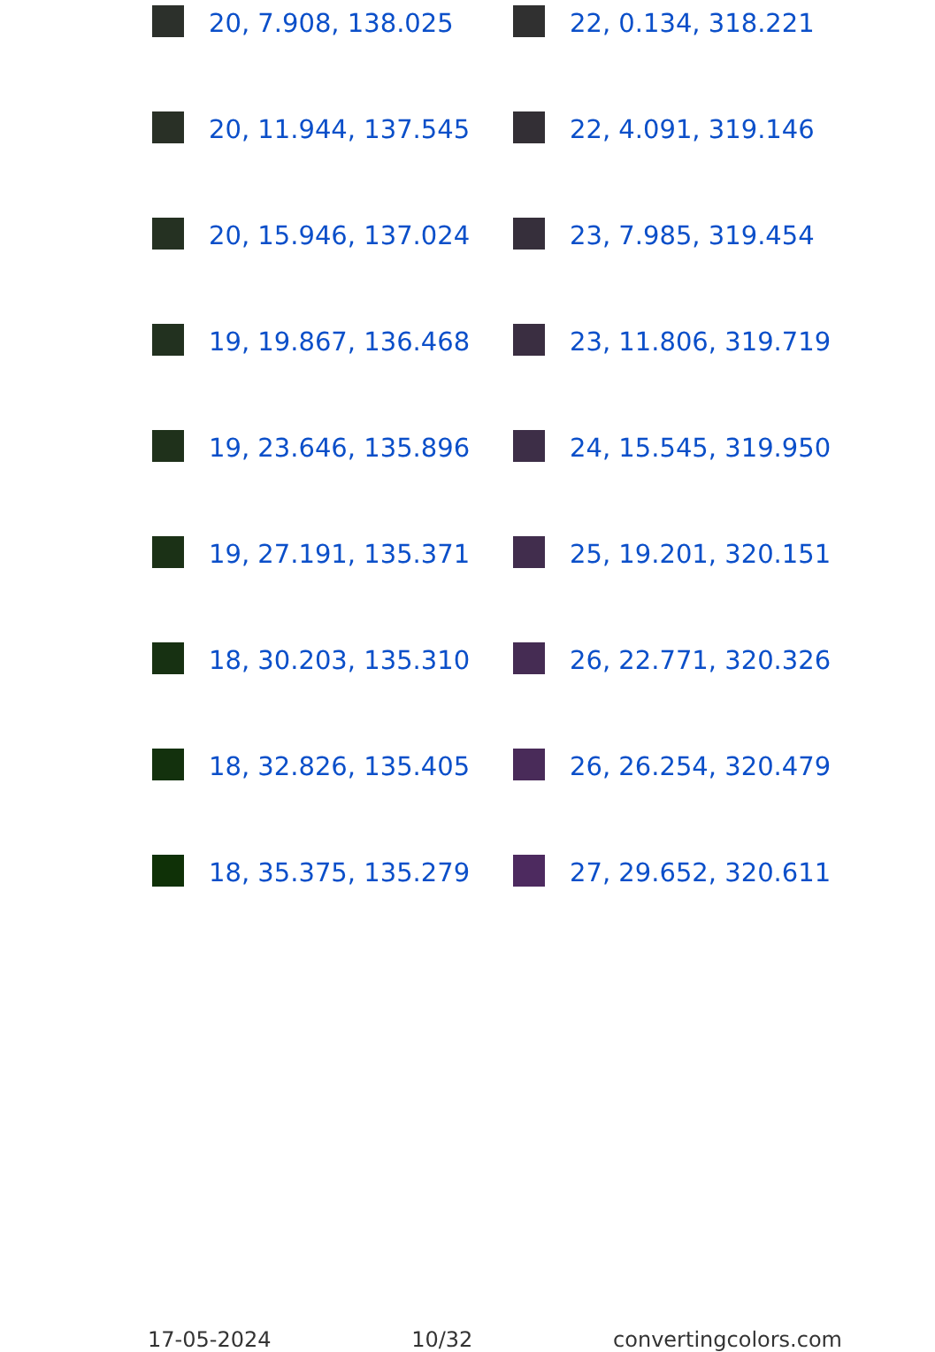20, 7.908, 138.025
20, 11.944, 137.545
20, 15.946, 137.024
19, 19.867, 136.468
19, 23.646, 135.896
19, 27.191, 135.371
18, 30.203, 135.310
18, 32.826, 135.405
18, 35.375, 135.279
22, 0.134, 318.221
22, 4.091, 319.146
23, 7.985, 319.454
23, 11.806, 319.719
24, 15.545, 319.950
25, 19.201, 320.151
26, 22.771, 320.326
26, 26.254, 320.479
27, 29.652, 320.611
17-05-2024 10/32 convertingcolors.com